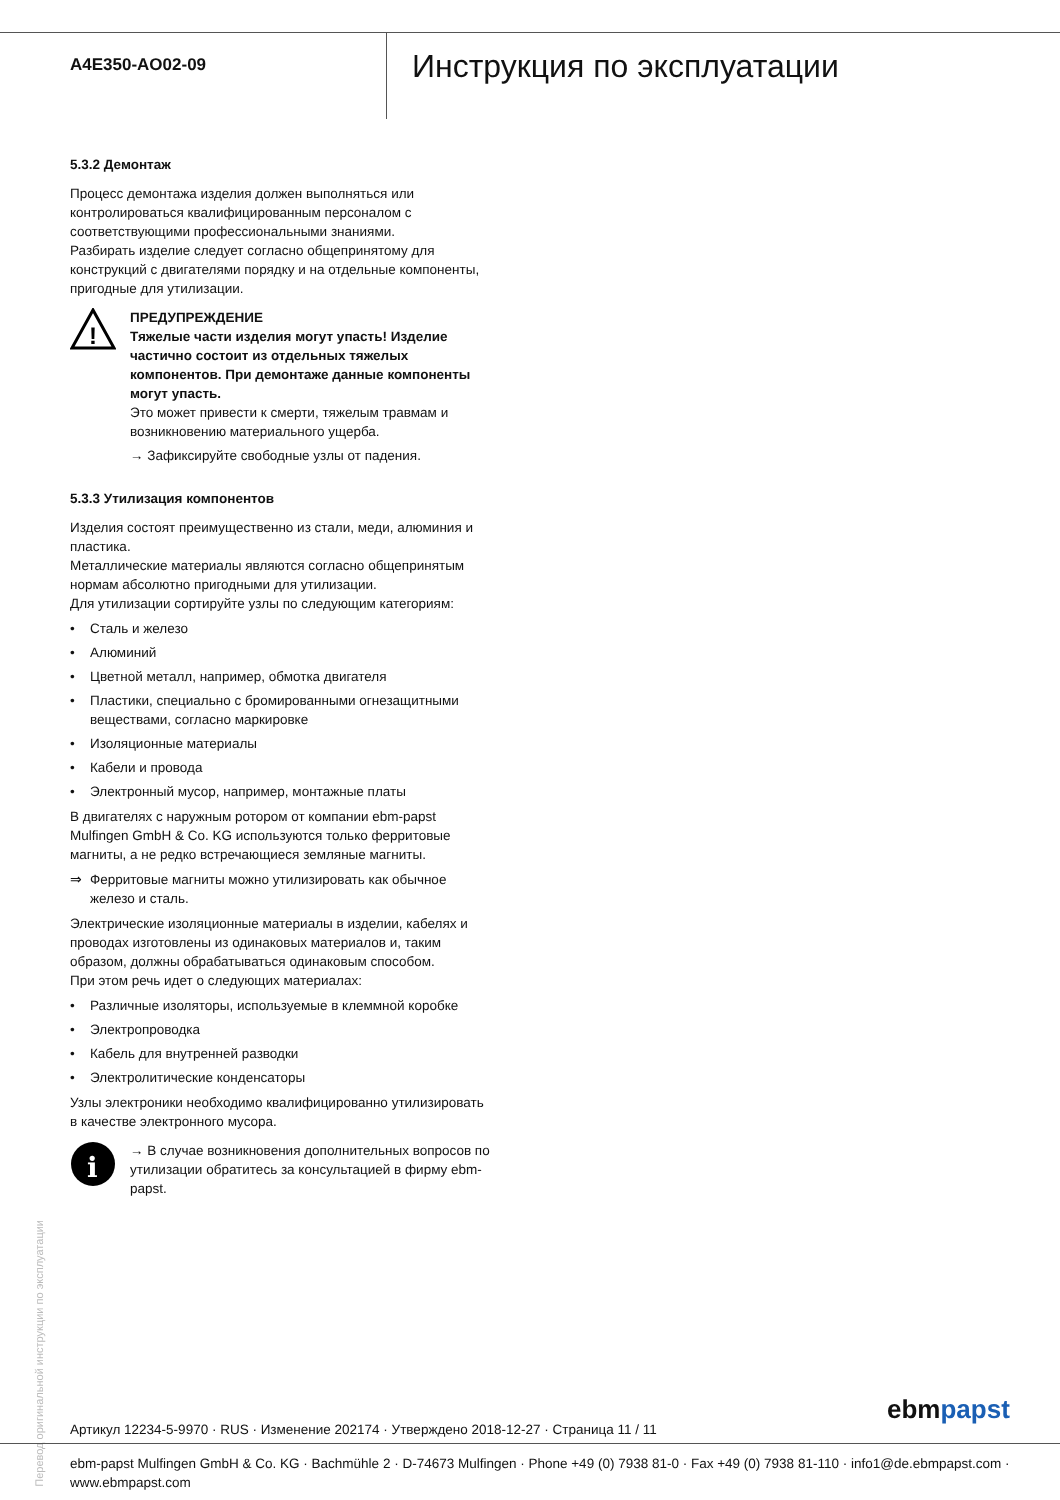A4E350-AO02-09
Инструкция по эксплуатации
5.3.2 Демонтаж
Процесс демонтажа изделия должен выполняться или контролироваться квалифицированным персоналом с соответствующими профессиональными знаниями.
Разбирать изделие следует согласно общепринятому для конструкций с двигателями порядку и на отдельные компоненты, пригодные для утилизации.
!
ПРЕДУПРЕЖДЕНИЕ
Тяжелые части изделия могут упасть! Изделие частично состоит из отдельных тяжелых компонентов. При демонтаже данные компоненты могут упасть.
Это может привести к смерти, тяжелым травмам и возникновению материального ущерба.
→ Зафиксируйте свободные узлы от падения.
5.3.3 Утилизация компонентов
Изделия состоят преимущественно из стали, меди, алюминия и пластика.
Металлические материалы являются согласно общепринятым нормам абсолютно пригодными для утилизации.
Для утилизации сортируйте узлы по следующим категориям:
• Сталь и железо
• Алюминий
• Цветной металл, например, обмотка двигателя
• Пластики, специально с бромированными огнезащитными веществами, согласно маркировке
• Изоляционные материалы
• Кабели и провода
• Электронный мусор, например, монтажные платы
В двигателях с наружным ротором от компании ebm-papst Mulfingen GmbH & Co. KG используются только ферритовые магниты, а не редко встречающиеся земляные магниты.
⇒ Ферритовые магниты можно утилизировать как обычное железо и сталь.
Электрические изоляционные материалы в изделии, кабелях и проводах изготовлены из одинаковых материалов и, таким образом, должны обрабатываться одинаковым способом.
При этом речь идет о следующих материалах:
• Различные изоляторы, используемые в клеммной коробке
• Электропроводка
• Кабель для внутренней разводки
• Электролитические конденсаторы
Узлы электроники необходимо квалифицированно утилизировать в качестве электронного мусора.
i
→ В случае возникновения дополнительных вопросов по утилизации обратитесь за консультацией в фирму ebm-papst.
Перевод оригинальной инструкции по эксплуатации
Артикул 12234-5-9970 · RUS · Изменение 202174 · Утверждено 2018-12-27 · Страница 11 / 11
ebm papst
ebm-papst Mulfingen GmbH & Co. KG · Bachmühle 2 · D-74673 Mulfingen · Phone +49 (0) 7938 81-0 · Fax +49 (0) 7938 81-110 · info1@de.ebmpapst.com · www.ebmpapst.com